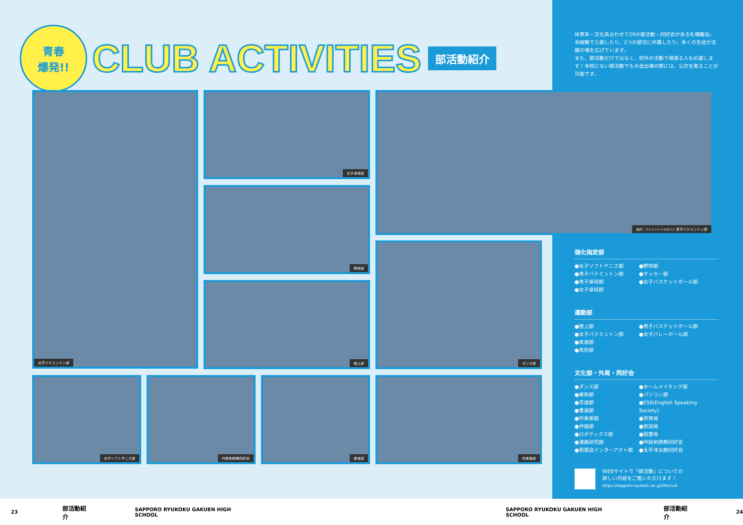青春
爆発!!
CLUB ACTIVITIES
部活動紹介
体育系・文化系合わせて29の部活動・同好会がある札幌龍谷。未経験で入部したり、2つの部活に所属したり。多くの生徒が活躍の場を広げています。
また、部活動だけではなく、校外の活動で頑張る人も応援します！本校にない部活動でも大会出場の際には、公欠を取ることが可能です。
女子バドミントン部 女子卓球部
野球部
陸上部
提供：バドミントンマガジン 男子バドミントン部
ダンス部
女子ソフトテニス部 吟詠剣詩舞同好会 柔道部 吹奏楽部
強化指定部
●女子ソフトテニス部
●男子バドミントン部
●男子卓球部
●女子卓球部
●野球部
●サッカー部
●女子バスケットボール部
運動部
●陸上部
●女子バドミントン部
●柔道部
●馬術部
●男子バスケットボール部
●女子バレーボール部
文化部・外局・同好会
●ダンス部
●美術部
●茶道部
●書道部
●吹奏楽部
●弁論部
●ロボティクス部
●漫画研究部
●若葉会インターアクト部
●ホームメイキング部
●パソコン部
●ESS(English Speaking Society)
●宗育局
●放送局
●図書局
●吟詠剣詩舞同好会
●太平洋太鼓同好会
WEBサイトで「部活動」についての
詳しい内容をご覧いただけます！
https://sapporo-ryukoku.ac.jp/life/club
23 部活動紹介 SAPPORO RYUKOKU GAKUEN HIGH SCHOOL SAPPORO RYUKOKU GAKUEN HIGH SCHOOL 部活動紹介 24